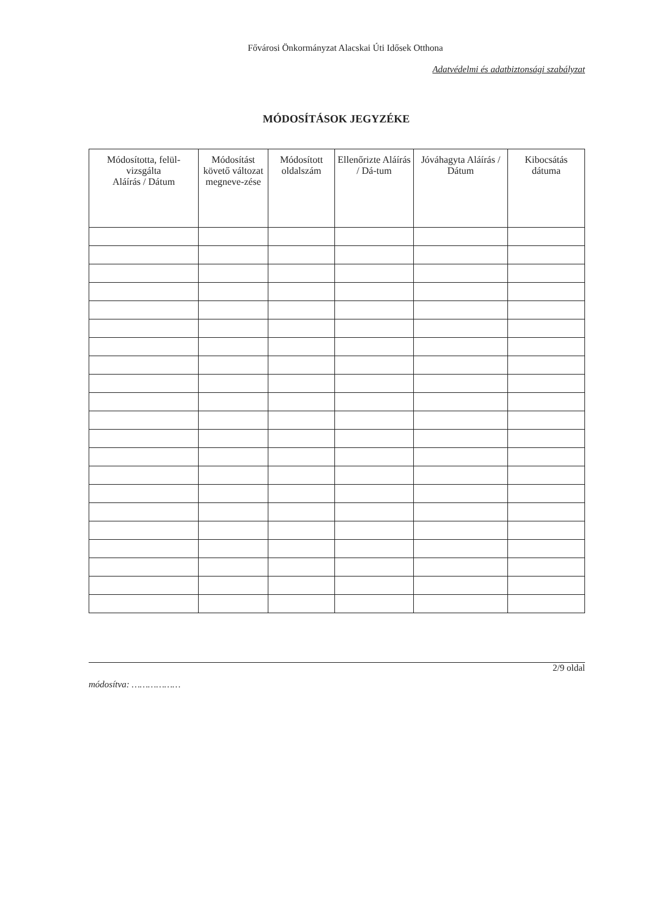Fővárosi Önkormányzat Alacskai Úti Idősek Otthona
Adatvédelmi és adatbiztonsági szabályzat
MÓDOSÍTÁSOK JEGYZÉKE
| Módosította, felül-vizsgálta Aláírás / Dátum | Módosítást követő változat megneve-zése | Módosított oldalszám | Ellenőrizte Aláírás / Dá-tum | Jóváhagyta Aláírás / Dátum | Kibocsátás dátuma |
| --- | --- | --- | --- | --- | --- |
2/9 oldal
módosítva: ………………